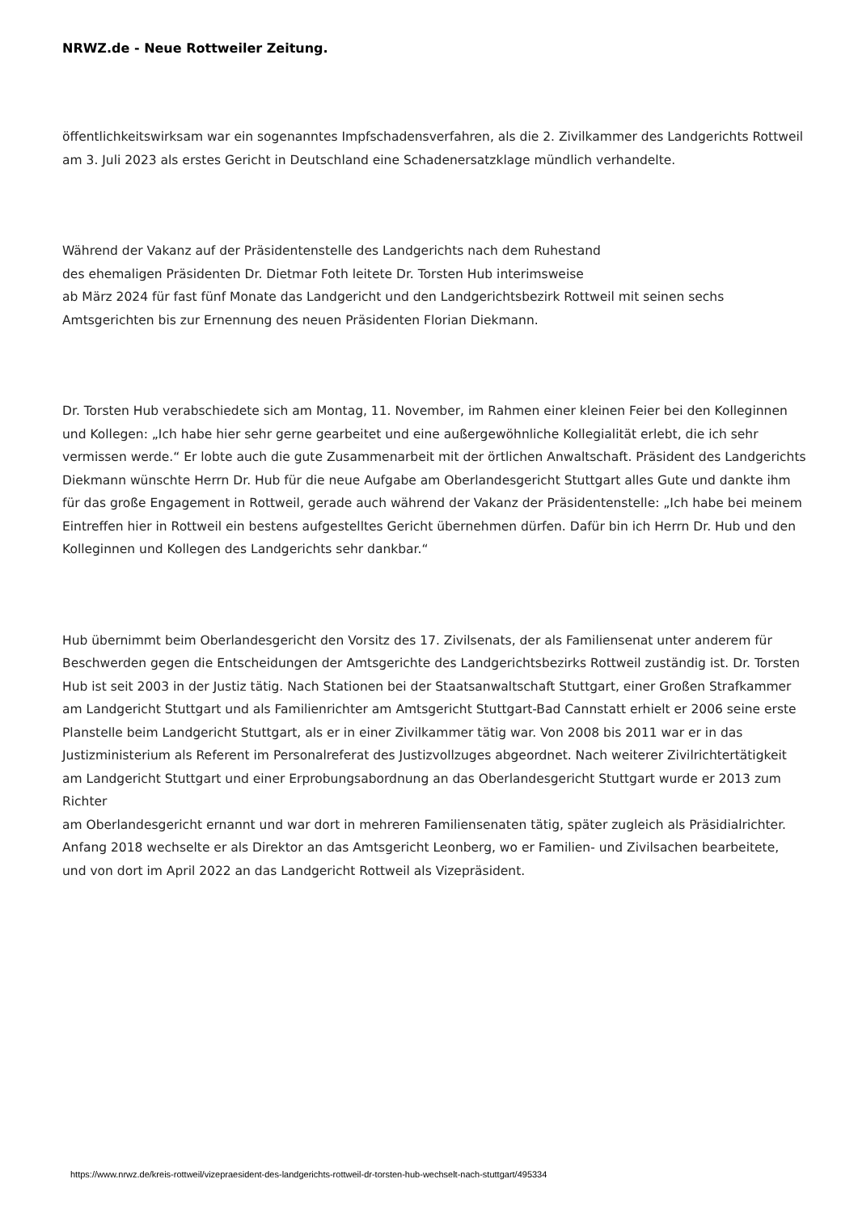NRWZ.de - Neue Rottweiler Zeitung.
öffentlichkeitswirksam war ein sogenanntes Impfschadensverfahren, als die 2. Zivilkammer des Landgerichts Rottweil am 3. Juli 2023 als erstes Gericht in Deutschland eine Schadenersatzklage mündlich verhandelte.
Während der Vakanz auf der Präsidentenstelle des Landgerichts nach dem Ruhestand
des ehemaligen Präsidenten Dr. Dietmar Foth leitete Dr. Torsten Hub interimsweise
ab März 2024 für fast fünf Monate das Landgericht und den Landgerichtsbezirk Rottweil mit seinen sechs Amtsgerichten bis zur Ernennung des neuen Präsidenten Florian Diekmann.
Dr. Torsten Hub verabschiedete sich am Montag, 11. November, im Rahmen einer kleinen Feier bei den Kolleginnen und Kollegen: „Ich habe hier sehr gerne gearbeitet und eine außergewöhnliche Kollegialität erlebt, die ich sehr vermissen werde.“ Er lobte auch die gute Zusammenarbeit mit der örtlichen Anwaltschaft. Präsident des Landgerichts Diekmann wünschte Herrn Dr. Hub für die neue Aufgabe am Oberlandesgericht Stuttgart alles Gute und dankte ihm für das große Engagement in Rottweil, gerade auch während der Vakanz der Präsidentenstelle: „Ich habe bei meinem Eintreffen hier in Rottweil ein bestens aufgestelltes Gericht übernehmen dürfen. Dafür bin ich Herrn Dr. Hub und den Kolleginnen und Kollegen des Landgerichts sehr dankbar.“
Hub übernimmt beim Oberlandesgericht den Vorsitz des 17. Zivilsenats, der als Familiensenat unter anderem für Beschwerden gegen die Entscheidungen der Amtsgerichte des Landgerichtsbezirks Rottweil zuständig ist. Dr. Torsten Hub ist seit 2003 in der Justiz tätig. Nach Stationen bei der Staatsanwaltschaft Stuttgart, einer Großen Strafkammer am Landgericht Stuttgart und als Familienrichter am Amtsgericht Stuttgart-Bad Cannstatt erhielt er 2006 seine erste Planstelle beim Landgericht Stuttgart, als er in einer Zivilkammer tätig war. Von 2008 bis 2011 war er in das Justizministerium als Referent im Personalreferat des Justizvollzuges abgeordnet. Nach weiterer Zivilrichtertätigkeit am Landgericht Stuttgart und einer Erprobungsabordnung an das Oberlandesgericht Stuttgart wurde er 2013 zum Richter
am Oberlandesgericht ernannt und war dort in mehreren Familiensenaten tätig, später zugleich als Präsidialrichter. Anfang 2018 wechselte er als Direktor an das Amtsgericht Leonberg, wo er Familien- und Zivilsachen bearbeitete, und von dort im April 2022 an das Landgericht Rottweil als Vizepräsident.
https://www.nrwz.de/kreis-rottweil/vizepraesident-des-landgerichts-rottweil-dr-torsten-hub-wechselt-nach-stuttgart/495334